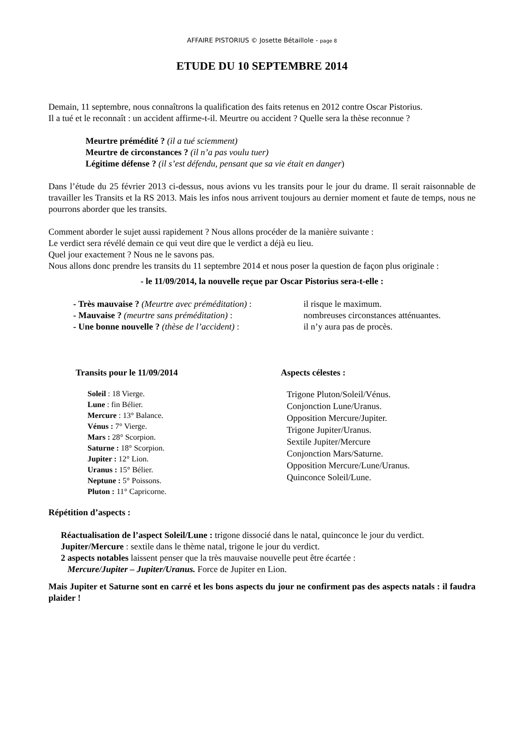AFFAIRE PISTORIUS © Josette Bétaillole - page 8
ETUDE DU 10 SEPTEMBRE 2014
Demain, 11 septembre, nous connaîtrons la qualification des faits retenus en 2012 contre Oscar Pistorius.
Il a tué et le reconnaît : un accident affirme-t-il. Meurtre ou accident ? Quelle sera la thèse reconnue ?
Meurtre prémédité ? (il a tué sciemment)
Meurtre de circonstances ? (il n’a pas voulu tuer)
Légitime défense ? (il s’est défendu, pensant que sa vie était en danger)
Dans l’étude du 25 février 2013 ci-dessus, nous avions vu les transits pour le jour du drame. Il serait raisonnable de travailler les Transits et la RS 2013. Mais les infos nous arrivent toujours au dernier moment et faute de temps, nous ne pourrons aborder que les transits.
Comment aborder le sujet aussi rapidement ? Nous allons procéder de la manière suivante :
Le verdict sera révélé demain ce qui veut dire que le verdict a déjà eu lieu.
Quel jour exactement ? Nous ne le savons pas.
Nous allons donc prendre les transits du 11 septembre 2014 et nous poser la question de façon plus originale :
- le 11/09/2014, la nouvelle reçue par Oscar Pistorius sera-t-elle :
- Très mauvaise ? (Meurtre avec préméditation) :
il risque le maximum.
- Mauvaise ? (meurtre sans préméditation) :
nombreuses circonstances atténuantes.
- Une bonne nouvelle ? (thèse de l’accident) :
il n’y aura pas de procès.
Transits pour le 11/09/2014
Soleil : 18 Vierge.
Lune : fin Bélier.
Mercure : 13° Balance.
Vénus : 7° Vierge.
Mars : 28° Scorpion.
Saturne : 18° Scorpion.
Jupiter : 12° Lion.
Uranus : 15° Bélier.
Neptune : 5° Poissons.
Pluton : 11° Capricorne.
Aspects célestes :
Trigone Pluton/Soleil/Vénus.
Conjonction Lune/Uranus.
Opposition Mercure/Jupiter.
Trigone Jupiter/Uranus.
Sextile Jupiter/Mercure
Conjonction Mars/Saturne.
Opposition Mercure/Lune/Uranus.
Quinconce Soleil/Lune.
Répétition d’aspects :
Réactualisation de l’aspect Soleil/Lune : trigone dissocié dans le natal, quinconce le jour du verdict.
Jupiter/Mercure : sextile dans le thème natal, trigone le jour du verdict.
2 aspects notables laissent penser que la très mauvaise nouvelle peut être écartée :
Mercure/Jupiter – Jupiter/Uranus. Force de Jupiter en Lion.
Mais Jupiter et Saturne sont en carré et les bons aspects du jour ne confirment pas des aspects natals : il faudra plaider !